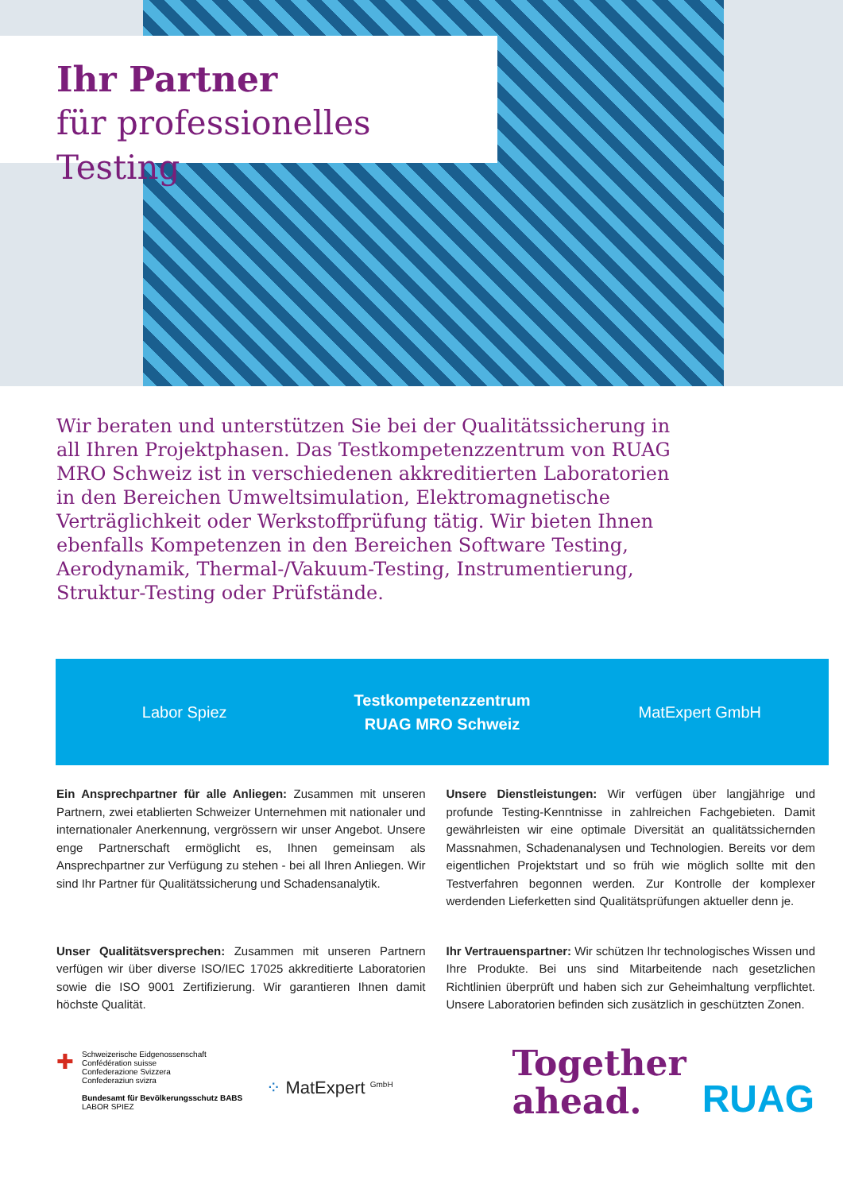Ihr Partner
für professionelles Testing
Wir beraten und unterstützen Sie bei der Qualitätssicherung in all Ihren Projektphasen. Das Testkompetenzzentrum von RUAG MRO Schweiz ist in verschiedenen akkreditierten Laboratorien in den Bereichen Umweltsimulation, Elektromagnetische Verträglichkeit oder Werkstoffprüfung tätig. Wir bieten Ihnen ebenfalls Kompetenzen in den Bereichen Software Testing, Aerodynamik, Thermal-/Vakuum-Testing, Instrumentierung, Struktur-Testing oder Prüfstände.
Labor Spiez
Testkompetenzzentrum
RUAG MRO Schweiz
MatExpert GmbH
Ein Ansprechpartner für alle Anliegen: Zusammen mit unseren Partnern, zwei etablierten Schweizer Unternehmen mit nationaler und internationaler Anerkennung, vergrössern wir unser Angebot. Unsere enge Partnerschaft ermöglicht es, Ihnen gemeinsam als Ansprechpartner zur Verfügung zu stehen - bei all Ihren Anliegen. Wir sind Ihr Partner für Qualitätssicherung und Schadensanalytik.
Unsere Dienstleistungen: Wir verfügen über langjährige und profunde Testing-Kenntnisse in zahlreichen Fachgebieten. Damit gewährleisten wir eine optimale Diversität an qualitätssichernden Massnahmen, Schadenanalysen und Technologien. Bereits vor dem eigentlichen Projektstart und so früh wie möglich sollte mit den Testverfahren begonnen werden. Zur Kontrolle der komplexer werdenden Lieferketten sind Qualitätsprüfungen aktueller denn je.
Unser Qualitätsversprechen: Zusammen mit unseren Partnern verfügen wir über diverse ISO/IEC 17025 akkreditierte Laboratorien sowie die ISO 9001 Zertifizierung. Wir garantieren Ihnen damit höchste Qualität.
Ihr Vertrauenspartner: Wir schützen Ihr technologisches Wissen und Ihre Produkte. Bei uns sind Mitarbeitende nach gesetzlichen Richtlinien überprüft und haben sich zur Geheimhaltung verpflichtet. Unsere Laboratorien befinden sich zusätzlich in geschützten Zonen.
✚
Schweizerische Eidgenossenschaft
Confédération suisse
Confederazione Svizzera
Confederaziun svizra
Bundesamt für Bevölkerungsschutz BABS
LABOR SPIEZ
⁘ MatExpert <sup>GmbH</sup>
Together
ahead. RUAG